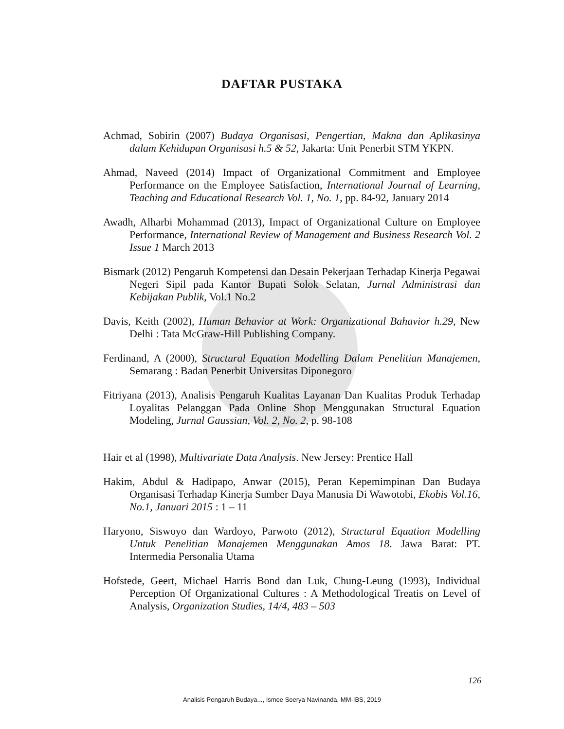DAFTAR PUSTAKA
Achmad, Sobirin (2007) Budaya Organisasi, Pengertian, Makna dan Aplikasinya dalam Kehidupan Organisasi h.5 & 52, Jakarta: Unit Penerbit STM YKPN.
Ahmad, Naveed (2014) Impact of Organizational Commitment and Employee Performance on the Employee Satisfaction, International Journal of Learning, Teaching and Educational Research Vol. 1, No. 1, pp. 84-92, January 2014
Awadh, Alharbi Mohammad (2013), Impact of Organizational Culture on Employee Performance, International Review of Management and Business Research Vol. 2 Issue 1 March 2013
Bismark (2012) Pengaruh Kompetensi dan Desain Pekerjaan Terhadap Kinerja Pegawai Negeri Sipil pada Kantor Bupati Solok Selatan, Jurnal Administrasi dan Kebijakan Publik, Vol.1 No.2
Davis, Keith (2002), Human Behavior at Work: Organizational Bahavior h.29, New Delhi : Tata McGraw-Hill Publishing Company.
Ferdinand, A (2000), Structural Equation Modelling Dalam Penelitian Manajemen, Semarang : Badan Penerbit Universitas Diponegoro
Fitriyana (2013), Analisis Pengaruh Kualitas Layanan Dan Kualitas Produk Terhadap Loyalitas Pelanggan Pada Online Shop Menggunakan Structural Equation Modeling, Jurnal Gaussian, Vol. 2, No. 2, p. 98-108
Hair et al (1998), Multivariate Data Analysis. New Jersey: Prentice Hall
Hakim, Abdul & Hadipapo, Anwar (2015), Peran Kepemimpinan Dan Budaya Organisasi Terhadap Kinerja Sumber Daya Manusia Di Wawotobi, Ekobis Vol.16, No.1, Januari 2015 : 1 – 11
Haryono, Siswoyo dan Wardoyo, Parwoto (2012), Structural Equation Modelling Untuk Penelitian Manajemen Menggunakan Amos 18. Jawa Barat: PT. Intermedia Personalia Utama
Hofstede, Geert, Michael Harris Bond dan Luk, Chung-Leung (1993), Individual Perception Of Organizational Cultures : A Methodological Treatis on Level of Analysis, Organization Studies, 14/4, 483 – 503
126
Analisis Pengaruh Budaya..., Ismoe Soerya Navinanda, MM-IBS, 2019